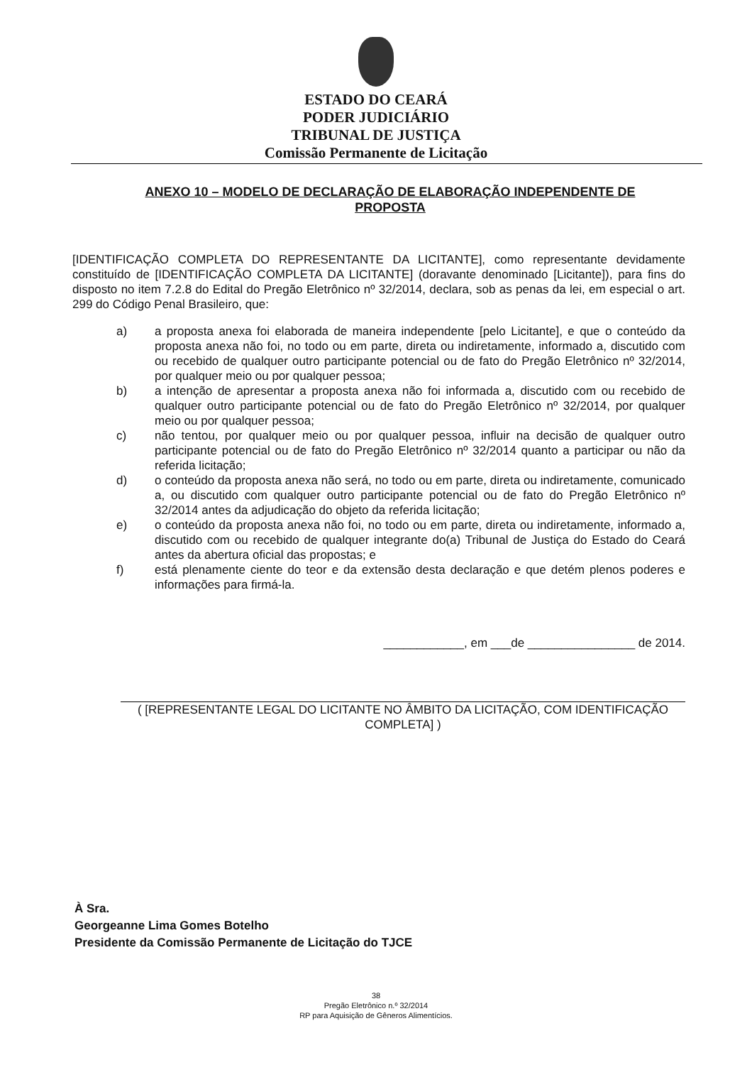ESTADO DO CEARÁ
PODER JUDICIÁRIO
TRIBUNAL DE JUSTIÇA
Comissão Permanente de Licitação
ANEXO 10 – MODELO DE DECLARAÇÃO DE ELABORAÇÃO INDEPENDENTE DE PROPOSTA
[IDENTIFICAÇÃO COMPLETA DO REPRESENTANTE DA LICITANTE], como representante devidamente constituído de [IDENTIFICAÇÃO COMPLETA DA LICITANTE] (doravante denominado [Licitante]), para fins do disposto no item 7.2.8 do Edital do Pregão Eletrônico nº 32/2014, declara, sob as penas da lei, em especial o art. 299 do Código Penal Brasileiro, que:
a) a proposta anexa foi elaborada de maneira independente [pelo Licitante], e que o conteúdo da proposta anexa não foi, no todo ou em parte, direta ou indiretamente, informado a, discutido com ou recebido de qualquer outro participante potencial ou de fato do Pregão Eletrônico nº 32/2014, por qualquer meio ou por qualquer pessoa;
b) a intenção de apresentar a proposta anexa não foi informada a, discutido com ou recebido de qualquer outro participante potencial ou de fato do Pregão Eletrônico nº 32/2014, por qualquer meio ou por qualquer pessoa;
c) não tentou, por qualquer meio ou por qualquer pessoa, influir na decisão de qualquer outro participante potencial ou de fato do Pregão Eletrônico nº 32/2014 quanto a participar ou não da referida licitação;
d) o conteúdo da proposta anexa não será, no todo ou em parte, direta ou indiretamente, comunicado a, ou discutido com qualquer outro participante potencial ou de fato do Pregão Eletrônico nº 32/2014 antes da adjudicação do objeto da referida licitação;
e) o conteúdo da proposta anexa não foi, no todo ou em parte, direta ou indiretamente, informado a, discutido com ou recebido de qualquer integrante do(a) Tribunal de Justiça do Estado do Ceará antes da abertura oficial das propostas; e
f) está plenamente ciente do teor e da extensão desta declaração e que detém plenos poderes e informações para firmá-la.
____________, em ___de ________________ de 2014.
( [REPRESENTANTE LEGAL DO LICITANTE NO ÂMBITO DA LICITAÇÃO, COM IDENTIFICAÇÃO COMPLETA] )
À Sra.
Georgeanne Lima Gomes Botelho
Presidente da Comissão Permanente de Licitação do TJCE
38
Pregão Eletrônico n.º 32/2014
RP para Aquisição de Gêneros Alimentícios.